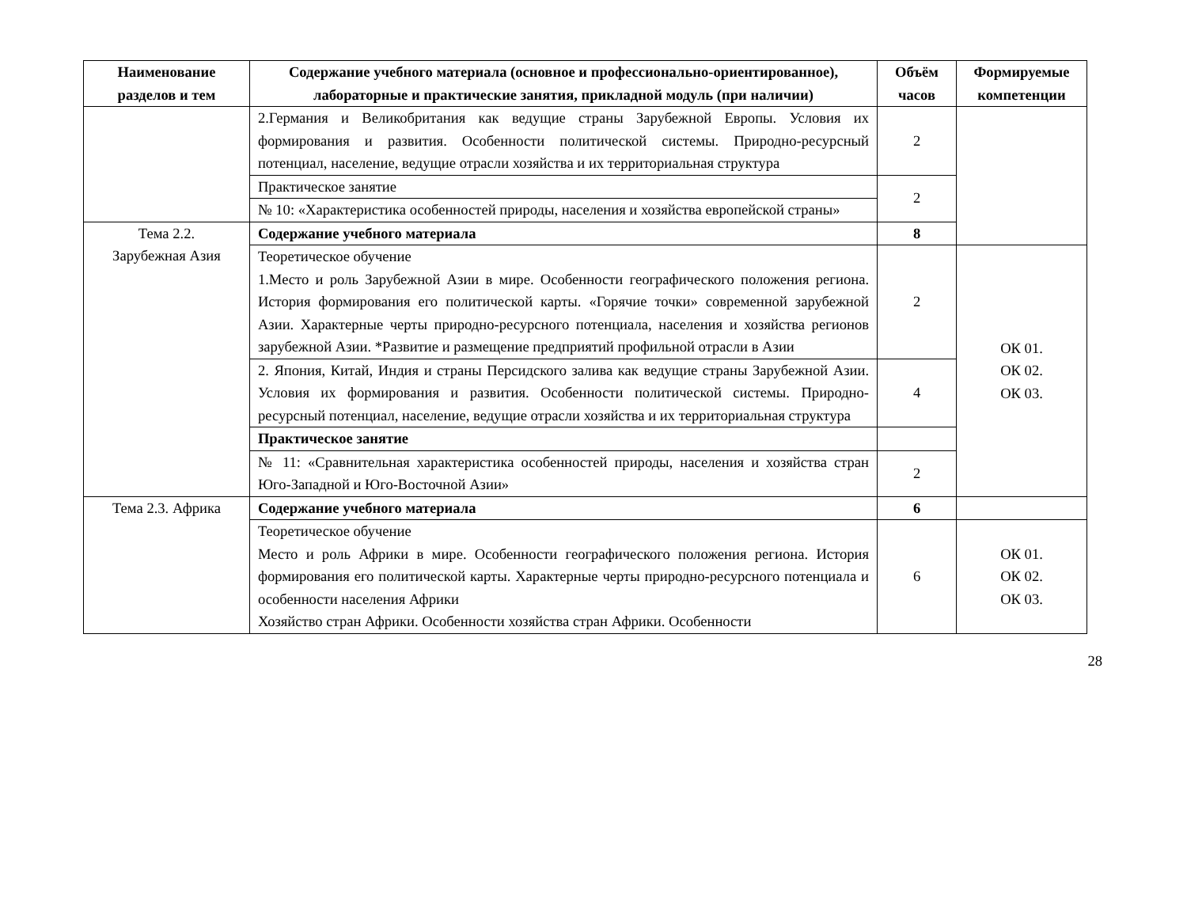| Наименование разделов и тем | Содержание учебного материала (основное и профессионально-ориентированное), лабораторные и практические занятия, прикладной модуль (при наличии) | Объём часов | Формируемые компетенции |
| --- | --- | --- | --- |
| | 2.Германия и Великобритания как ведущие страны Зарубежной Европы. Условия их формирования и развития. Особенности политической системы. Природно-ресурсный потенциал, население, ведущие отрасли хозяйства и их территориальная структура | 2 | |
| | Практическое занятие | 2 | |
| | № 10: «Характеристика особенностей природы, населения и хозяйства европейской страны» | | |
| Тема 2.2. Зарубежная Азия | Содержание учебного материала | 8 | |
| | Теоретическое обучение 1.Место и роль Зарубежной Азии в мире. Особенности географического положения региона. История формирования его политической карты. «Горячие точки» современной зарубежной Азии. Характерные черты природно-ресурсного потенциала, населения и хозяйства регионов зарубежной Азии. *Развитие и размещение предприятий профильной отрасли в Азии | 2 | ОК 01. ОК 02. ОК 03. |
| | 2. Япония, Китай, Индия и страны Персидского залива как ведущие страны Зарубежной Азии. Условия их формирования и развития. Особенности политической системы. Природно-ресурсный потенциал, население, ведущие отрасли хозяйства и их территориальная структура | 4 | |
| | Практическое занятие | | |
| | № 11: «Сравнительная характеристика особенностей природы, населения и хозяйства стран Юго-Западной и Юго-Восточной Азии» | 2 | |
| Тема 2.3. Африка | Содержание учебного материала | 6 | |
| | Теоретическое обучение Место и роль Африки в мире. Особенности географического положения региона. История формирования его политической карты. Характерные черты природно-ресурсного потенциала и особенности населения Африки Хозяйство стран Африки. Особенности хозяйства стран Африки. Особенности | 6 | ОК 01. ОК 02. ОК 03. |
28